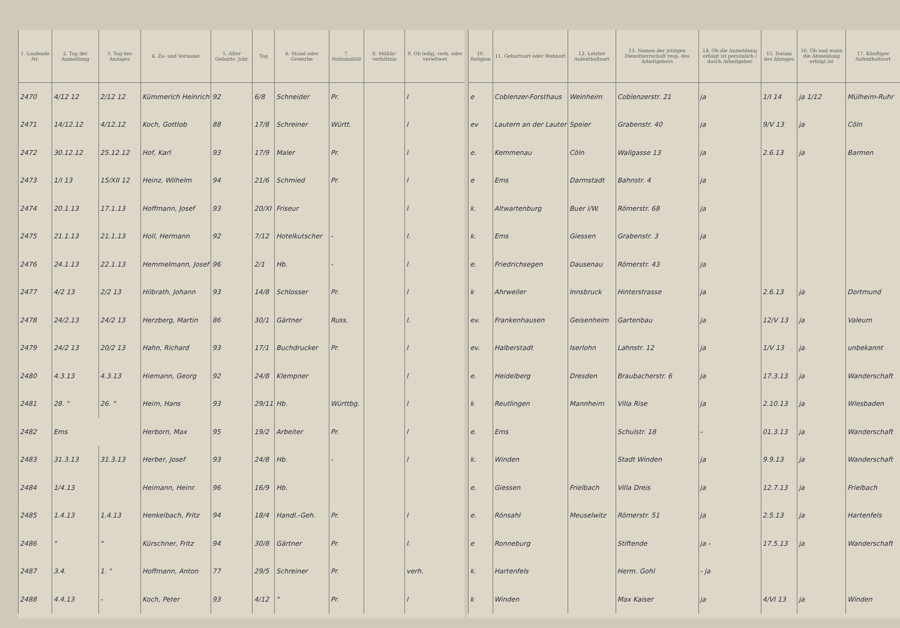| 1. Laufende Nr. | 2. Tag der Anmeldung | 3. Tag des Anzuges | 4. Zu- und Vorname | 5. Alter Geburts- Jahr | Tag | 6. Stand oder Gewerbe | 7. Nationalität | 8. Militär-verhältnis | 9. Ob ledig, verh. oder verwitwet |
| --- | --- | --- | --- | --- | --- | --- | --- | --- | --- |
| 2470 | 4/12 12 | 2/12 12 | Kümmerich Heinrich | 92 | 6/8 | Schneider | Pr. | | l |
| 2471 | 14/12.12 | 4/12.12 | Koch, Gottlob | 88 | 17/8 | Schreiner | Württ. | | l |
| 2472 | 30.12.12 | 25.12.12 | Hof, Karl | 93 | 17/9 | Maler | Pr. | | l |
| 2473 | 1/I 13 | 15/XII 12 | Heinz, Wilhelm | 94 | 21/6 | Schmied | Pr. | | l |
| 2474 | 20.1.13 | 17.1.13 | Hoffmann, Josef | 93 | 20/XI | Friseur | | | l |
| 2475 | 21.1.13 | 21.1.13 | Holl, Hermann | 92 | 7/12 | Hotelkutscher | - | | l. |
| 2476 | 24.1.13 | 22.1.13 | Hemmelmann, Josef | 96 | 2/1 | Hb. | - | | l |
| 2477 | 4/2 13 | 2/2 13 | Hilbrath, Johann | 93 | 14/8 | Schlosser | Pr. | | l |
| 2478 | 24/2.13 | 24/2 13 | Herzberg, Martin | 86 | 30/1 | Gärtner | Russ. | | l. |
| 2479 | 24/2 13 | 20/2 13 | Hahn, Richard | 93 | 17/1 | Buchdrucker | Pr. | | l |
| 2480 | 4.3.13 | 4.3.13 | Hiemann, Georg | 92 | 24/8 | Klempner | | | l |
| 2481 | 28. " | 26. " | Heim, Hans | 93 | 29/11 | Hb. | Württbg. | | l |
| 2482 | Ems | | Herborn, Max | 95 | 19/2 | Arbeiter | Pr. | | l |
| 2483 | 31.3.13 | 31.3.13 | Herber, Josef | 93 | 24/8 | Hb. | - | | l |
| 2484 | 1/4.13 | | Heimann, Heinr. | 96 | 16/9 | Hb. | | | |
| 2485 | 1.4.13 | 1.4.13 | Henkelbach, Fritz | 94 | 18/4 | Handl.-Geh. | Pr. | | l |
| 2486 | " | " | Kürschner, Fritz | 94 | 30/8 | Gärtner | Pr. | | l. |
| 2487 | 3.4. | 1. " | Hoffmann, Anton | 77 | 29/5 | Schreiner | Pr. | | verh. |
| 2488 | 4.4.13 | - | Koch, Peter | 93 | 4/12 | " | Pr. | | l |
| 10. Religion | 11. Geburtsort oder Wohnort | 12. Letzter Aufenthaltsort | 13. Namen der jetzigen Dienstherrschaft resp. des Arbeitgebers | 14. Ob die Anmeldung erfolgt ist persönlich / durch Arbeitgeber | 15. Datum des Abzuges | 16. Ob und wann die Abmeldung erfolgt ist | 17. Künftiger Aufenthaltsort |
| --- | --- | --- | --- | --- | --- | --- | --- |
| e | Coblenzer-Forsthaus | Weinheim | Coblenzerstr. 21 | ja | 1/I 14 | ja 1/12 | Mülheim-Ruhr |
| ev | Lautern an der Lauter | Speier | Grabenstr. 40 | ja | 9/V 13 | ja | Cöln |
| e. | Kemmenau | Cöln | Wallgasse 13 | ja | 2.6.13 | ja | Barmen |
| e | Ems | Darmstadt | Bahnstr. 4 | ja | | | |
| k. | Altwartenburg | Buer i/W. | Römerstr. 68 | ja | | | |
| k. | Ems | Giessen | Grabenstr. 3 | ja | | | |
| e. | Friedrichsegen | Dausenau | Römerstr. 43 | ja | | | |
| k | Ahrweiler | Innsbruck | Hinterstrasse | ja | 2.6.13 | ja | Dortmund |
| ev. | Frankenhausen | Geisenheim | Gartenbau | ja | 12/V 13 | ja | Valeum |
| ev. | Halberstadt | Iserlohn | Lahnstr. 12 | ja | 1/V 13 | ja | unbekannt |
| e. | Heidelberg | Dresden | Braubacherstr. 6 | ja | 17.3.13 | ja | Wanderschaft |
| k | Reutlingen | Mannheim | Villa Rise | ja | 2.10.13 | ja | Wiesbaden |
| e. | Ems | | Schulstr. 18 | - | 01.3.13 | ja | Wanderschaft |
| k. | Winden | | Stadt Winden | ja | 9.9.13 | ja | Wanderschaft |
| e. | Giessen | Frielbach | Villa Dreis | ja | 12.7.13 | ja | Frielbach |
| e. | Rönsahl | Meuselwitz | Römerstr. 51 | ja | 2.5.13 | ja | Hartenfels |
| e | Ronneburg | | Stiftende | ja - | 17.5.13 | ja | Wanderschaft |
| k. | Hartenfels | | Herm. Gohl | - ja | | | |
| k | Winden | | Max Kaiser | ja | 4/VI 13 | ja | Winden |